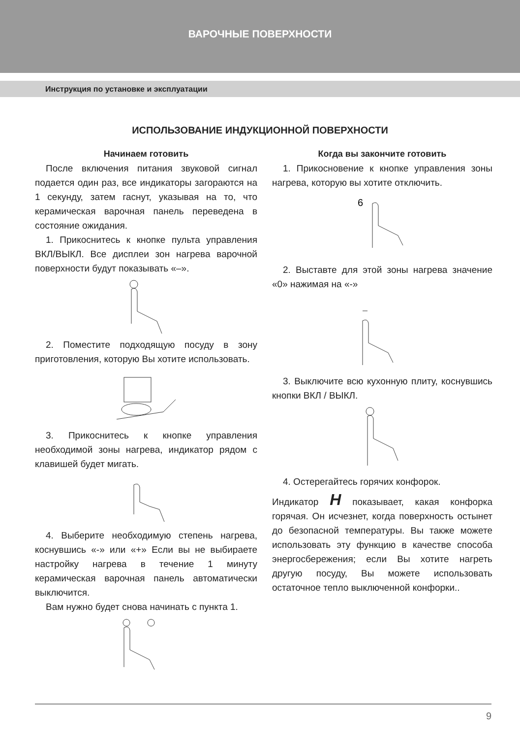ВАРОЧНЫЕ ПОВЕРХНОСТИ
Инструкция по установке и эксплуатации
ИСПОЛЬЗОВАНИЕ ИНДУКЦИОННОЙ ПОВЕРХНОСТИ
Начинаем готовить
После включения питания звуковой сигнал подается один раз, все индикаторы загораются на 1 секунду, затем гаснут, указывая на то, что керамическая варочная панель переведена в состояние ожидания.
1. Прикоснитесь к кнопке пульта управления ВКЛ/ВЫКЛ. Все дисплеи зон нагрева варочной поверхности будут показывать «–».
2. Поместите подходящую посуду в зону приготовления, которую Вы хотите использовать.
3. Прикоснитесь к кнопке управления необходимой зоны нагрева, индикатор рядом с клавишей будет мигать.
4. Выберите необходимую степень нагрева, коснувшись «-» или «+» Если вы не выбираете настройку нагрева в течение 1 минуту керамическая варочная панель автоматически выключится.
Вам нужно будет снова начинать с пункта 1.
Когда вы закончите готовить
1. Прикосновение к кнопке управления зоны нагрева, которую вы хотите отключить.
6
2. Выставте для этой зоны нагрева значение «0» нажимая на «-»
3. Выключите всю кухонную плиту, коснувшись кнопки ВКЛ / ВЫКЛ.
4. Остерегайтесь горячих конфорок.
Индикатор H показывает, какая конфорка горячая. Он исчезнет, когда поверхность остынет до безопасной температуры. Вы также можете использовать эту функцию в качестве способа энергосбережения; если Вы хотите нагреть другую посуду, Вы можете использовать остаточное тепло выключенной конфорки..
9